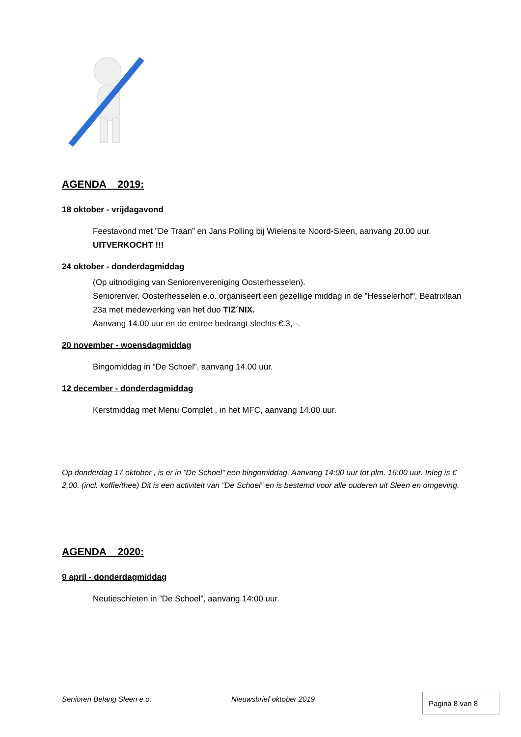AGENDA 2019:
18 oktober - vrijdagavond
Feestavond met ”De Traan” en Jans Polling bij Wielens te Noord-Sleen, aanvang 20.00 uur. UITVERKOCHT !!!
24 oktober - donderdagmiddag
(Op uitnodiging van Seniorenvereniging Oosterhesselen).
Seniorenver. Oosterhesselen e.o. organiseert een gezellige middag in de ”Hesselerhof”, Beatrixlaan 23a met medewerking van het duo TIZ´NIX.
Aanvang 14.00 uur en de entree bedraagt slechts €.3,--.
20 november - woensdagmiddag
Bingomiddag in ”De Schoel”, aanvang 14.00 uur.
12 december - donderdagmiddag
Kerstmiddag met Menu Complet , in het MFC, aanvang 14.00 uur.
Op donderdag 17 oktober , is er in ”De Schoel” een bingomiddag. Aanvang 14:00 uur tot plm. 16:00 uur. Inleg is € 2,00. (incl. koffie/thee) Dit is een activiteit van ”De Schoel” en is bestemd voor alle ouderen uit Sleen en omgeving.
AGENDA 2020:
9 april - donderdagmiddag
Neutieschieten in ”De Schoel”, aanvang 14:00 uur.
Senioren Belang Sleen e.o. Nieuwsbrief oktober 2019 Pagina 8 van 8